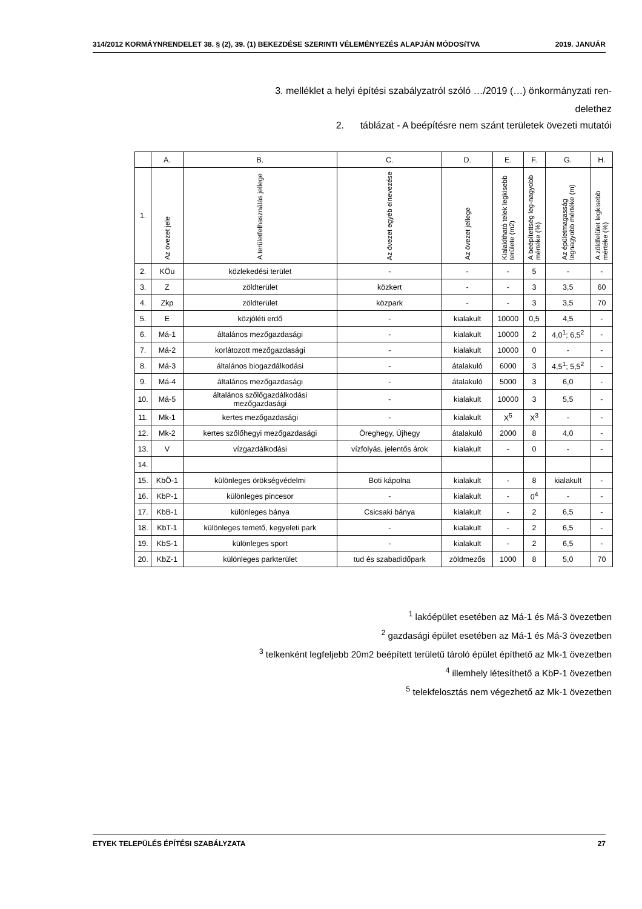314/2012 KORMÁYNRENDELET 38. § (2), 39. (1) BEKEZDÉSE SZERINTI VÉLEMÉNYEZÉS ALAPJÁN MÓDOSíTVA 2019. JANUÁR
3. melléklet a helyi építési szabályzatról szóló …/2019 (…) önkormányzati ren-
delethez
2. táblázat - A beépítésre nem szánt területek övezeti mutatói
| | A. | B. | C. | D. | E. | F. | G. | H. |
| --- | --- | --- | --- | --- | --- | --- | --- | --- |
| 1. | Az övezet jele | A területfelhasználás jellege | Az övezet egyéb elnevezése | Az övezet jellege | Kialakítható telek legkisebb területe (m2) | A beépítettség leg-nagyobb mértéke (%) | Az épületmagasság legnagyobb mértéke (m) | A zöldfelület legkisebb mértéke (%) |
| 2. | KÖu | közlekedési terület | - | - | - | 5 | - | - |
| 3. | Z | zöldterület | közkert | - | - | 3 | 3,5 | 60 |
| 4. | Zkp | zöldterület | közpark | - | - | 3 | 3,5 | 70 |
| 5. | E | közjóléti erdő | - | kialakult | 10000 | 0,5 | 4,5 | - |
| 6. | Má-1 | általános mezőgazdasági | - | kialakult | 10000 | 2 | 4,0<sup>1</sup>; 6,5<sup>2</sup> | - |
| 7. | Má-2 | korlátozott mezőgazdasági | - | kialakult | 10000 | 0 | - | - |
| 8. | Má-3 | általános biogazdálkodási | - | átalakuló | 6000 | 3 | 4,5<sup>1</sup>; 5,5<sup>2</sup> | - |
| 9. | Má-4 | általános mezőgazdasági | - | átalakuló | 5000 | 3 | 6,0 | - |
| 10. | Má-5 | általános szőlőgazdálkodási mezőgazdasági | - | kialakult | 10000 | 3 | 5,5 | - |
| 11. | Mk-1 | kertes mezőgazdasági | - | kialakult | X<sup>5</sup> | X<sup>3</sup> | - | - |
| 12. | Mk-2 | kertes szőlőhegyi mezőgazdasági | Öreghegy, Újhegy | átalakuló | 2000 | 8 | 4,0 | - |
| 13. | V | vízgazdálkodási | vízfolyás, jelentős árok | kialakult | - | 0 | - | - |
| 14. | | | | | | | | |
| 15. | KbÖ-1 | különleges örökségvédelmi | Boti kápolna | kialakult | - | 8 | kialakult | - |
| 16. | KbP-1 | különleges pincesor | - | kialakult | - | 0<sup>4</sup> | - | - |
| 17. | KbB-1 | különleges bánya | Csicsaki bánya | kialakult | - | 2 | 6,5 | - |
| 18. | KbT-1 | különleges temető, kegyeleti park | - | kialakult | - | 2 | 6,5 | - |
| 19. | KbS-1 | különleges sport | - | kialakult | - | 2 | 6,5 | - |
| 20. | KbZ-1 | különleges parkterület | tud és szabadidőpark | zöldmezős | 1000 | 8 | 5,0 | 70 |
<sup>1</sup> lakóépület esetében az Má-1 és Má-3 övezetben
<sup>2</sup> gazdasági épület esetében az Má-1 és Má-3 övezetben
<sup>3</sup> telkenként legfeljebb 20m2 beépített területű tároló épület építhető az Mk-1 övezetben
<sup>4</sup> illemhely létesíthető a KbP-1 övezetben
<sup>5</sup> telekfelosztás nem végezhető az Mk-1 övezetben
ETYEK TELEPÜLÉS ÉPÍTÉSI SZABÁLYZATA 27